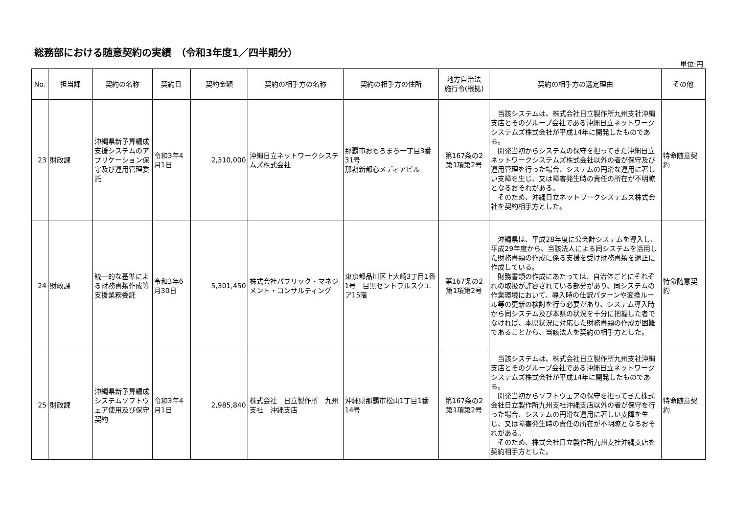総務部における随意契約の実績　（令和3年度1／四半期分）
単位:円
| No. | 担当課 | 契約の名称 | 契約日 | 契約金額 | 契約の相手方の名称 | 契約の相手方の住所 | 地方自治法 施行令(根拠) | 契約の相手方の選定理由 | その他 |
| --- | --- | --- | --- | --- | --- | --- | --- | --- | --- |
| 23 | 財政課 | 沖縄県新予算編成支援システムのアプリケーション保守及び運用管理委託 | 令和3年4月1日 | 2,310,000 | 沖縄日立ネットワークシステムズ株式会社 | 那覇市おもろまち一丁目3番31号 那覇新都心メディアビル | 第167条の2 第1項第2号 | 当該システムは、株式会社日立製作所九州支社沖縄支店とそのグループ会社である沖縄日立ネットワークシステムズ株式会社が平成14年に開発したものである。 開発当初からシステムの保守を担ってきた沖縄日立ネットワークシステムズ株式会社以外の者が保守及び運用管理を行った場合、システムの円滑な運用に著しい支障を生じ、又は障害発生時の責任の所在が不明瞭となるおそれがある。 そのため、沖縄日立ネットワークシステムズ株式会社を契約相手方とした。 | 特命随意契約 |
| 24 | 財政課 | 統一的な基準による財務書類作成等支援業務委託 | 令和3年6月30日 | 5,301,450 | 株式会社パブリック・マネジメント・コンサルティング | 東京都品川区上大崎3丁目1番1号 目黒セントラルスクエア15階 | 第167条の2 第1項第2号 | 沖縄県は、平成28年度に公会計システムを導入し、平成29年度から、当該法人による同システムを活用した財務書類の作成に係る支援を受け財務書類を適正に作成している。 財務書類の作成にあたっては、自治体ごとにそれぞれの取扱が許容されている部分があり、同システムの作業環境において、導入時の仕訳パターンや変換ルール等の更新の検討を行う必要があり、システム導入時から同システム及び本県の状況を十分に把握した者でなければ、本県状況に対応した財務書類の作成が困難であることから、当該法人を契約の相手方とした。 | 特命随意契約 |
| 25 | 財政課 | 沖縄県新予算編成システムソフトウェア使用及び保守契約 | 令和3年4月1日 | 2,985,840 | 株式会社 日立製作所 九州支社 沖縄支店 | 沖縄県那覇市松山1丁目1番14号 | 第167条の2 第1項第2号 | 当該システムは、株式会社日立製作所九州支社沖縄支店とそのグループ会社である沖縄日立ネットワークシステムズ株式会社が平成14年に開発したものである。 開発当初からソフトウェアの保守を担ってきた株式会社日立製作所九州支社沖縄支店以外の者が保守を行った場合、システムの円滑な運用に著しい支障を生じ、又は障害発生時の責任の所在が不明瞭となるおそれがある。 そのため、株式会社日立製作所九州支社沖縄支店を契約相手方とした。 | 特命随意契約 |